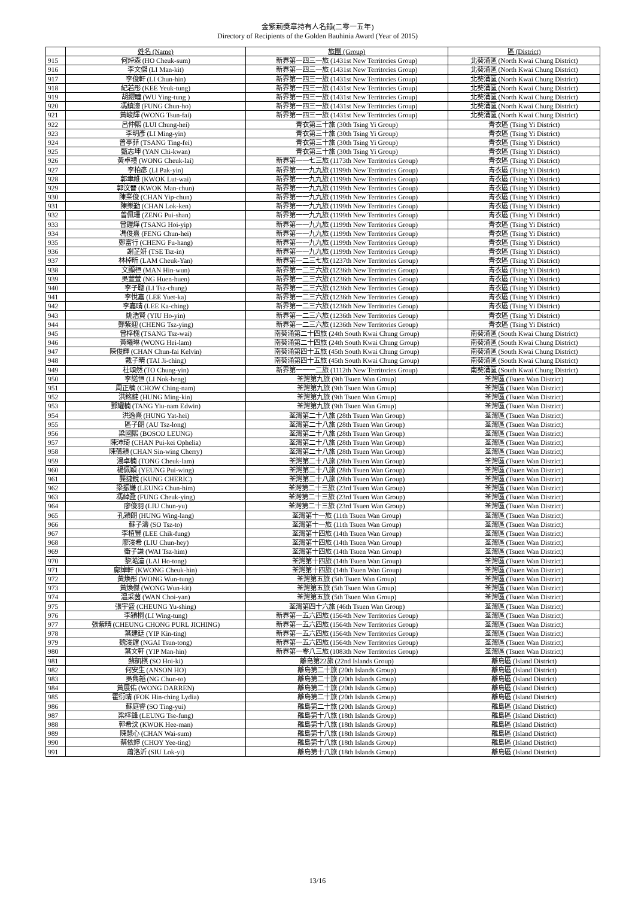金紫荊獎章持有人名錄(二零一五年)
Directory of Recipients of the Golden Bauhinia Award (Year of 2015)
| | 姓名 (Name) | 旅團 (Group) | 區 (District) |
| --- | --- | --- | --- |
| 915 | 何焯森 (HO Cheuk-sum) | 新界第一四三一旅 (1431st New Territories Group) | 北葵涌區 (North Kwai Chung District) |
| 916 | 李文傑 (LI Man-kit) | 新界第一四三一旅 (1431st New Territories Group) | 北葵涌區 (North Kwai Chung District) |
| 917 | 李俊軒 (LI Chun-hin) | 新界第一四三一旅 (1431st New Territories Group) | 北葵涌區 (North Kwai Chung District) |
| 918 | 紀若彤 (KEE Yeuk-tung) | 新界第一四三一旅 (1431st New Territories Group) | 北葵涌區 (North Kwai Chung District) |
| 919 | 胡纓瞳 (WU Ying-tung ) | 新界第一四三一旅 (1431st New Territories Group) | 北葵涌區 (North Kwai Chung District) |
| 920 | 馮鎮濠 (FUNG Chun-ho) | 新界第一四三一旅 (1431st New Territories Group) | 北葵涌區 (North Kwai Chung District) |
| 921 | 黃峻輝 (WONG Tsun-fai) | 新界第一四三一旅 (1431st New Territories Group) | 北葵涌區 (North Kwai Chung District) |
| 922 | 呂仲熙 (LUI Chung-hei) | 青衣第三十旅 (30th Tsing Yi Group) | 青衣區 (Tsing Yi District) |
| 923 | 李明彥 (LI Ming-yin) | 青衣第三十旅 (30th Tsing Yi Group) | 青衣區 (Tsing Yi District) |
| 924 | 曾亭菲 (TSANG Ting-fei) | 青衣第三十旅 (30th Tsing Yi Group) | 青衣區 (Tsing Yi District) |
| 925 | 甄志坤 (YAN Chi-kwan) | 青衣第三十旅 (30th Tsing Yi Group) | 青衣區 (Tsing Yi District) |
| 926 | 黃卓禮 (WONG Cheuk-lai) | 新界第一一七三旅 (1173th New Territories Group) | 青衣區 (Tsing Yi District) |
| 927 | 李柏彥 (LI Pak-yin) | 新界第一一九九旅 (1199th New Territories Group) | 青衣區 (Tsing Yi District) |
| 928 | 郭聿維 (KWOK Lut-wai) | 新界第一一九九旅 (1199th New Territories Group) | 青衣區 (Tsing Yi District) |
| 929 | 郭汶晉 (KWOK Man-chun) | 新界第一一九九旅 (1199th New Territories Group) | 青衣區 (Tsing Yi District) |
| 930 | 陳業俊 (CHAN Yip-chun) | 新界第一一九九旅 (1199th New Territories Group) | 青衣區 (Tsing Yi District) |
| 931 | 陳樂勤 (CHAN Lok-ken) | 新界第一一九九旅 (1199th New Territories Group) | 青衣區 (Tsing Yi District) |
| 932 | 曾佩珊 (ZENG Pui-shan) | 新界第一一九九旅 (1199th New Territories Group) | 青衣區 (Tsing Yi District) |
| 933 | 曾鎧燁 (TSANG Hoi-yip) | 新界第一一九九旅 (1199th New Territories Group) | 青衣區 (Tsing Yi District) |
| 934 | 馮俊熹 (FENG Chun-hei) | 新界第一一九九旅 (1199th New Territories Group) | 青衣區 (Tsing Yi District) |
| 935 | 鄭富行 (CHENG Fu-hang) | 新界第一一九九旅 (1199th New Territories Group) | 青衣區 (Tsing Yi District) |
| 936 | 謝芷妍 (TSE Tsz-in) | 新界第一一九九旅 (1199th New Territories Group) | 青衣區 (Tsing Yi District) |
| 937 | 林棹昕 (LAM Cheuk-Yan) | 新界第一二三七旅 (1237th New Territories Group) | 青衣區 (Tsing Yi District) |
| 938 | 文顯桓 (MAN Hin-wun) | 新界第一二三六旅 (1236th New Territories Group) | 青衣區 (Tsing Yi District) |
| 939 | 吳萱萱 (NG Huen-huen) | 新界第一二三六旅 (1236th New Territories Group) | 青衣區 (Tsing Yi District) |
| 940 | 李子聰 (LI Tsz-chung) | 新界第一二三六旅 (1236th New Territories Group) | 青衣區 (Tsing Yi District) |
| 941 | 李悅嘉 (LEE Yuet-ka) | 新界第一二三六旅 (1236th New Territories Group) | 青衣區 (Tsing Yi District) |
| 942 | 李嘉晴 (LEE Ka-ching) | 新界第一二三六旅 (1236th New Territories Group) | 青衣區 (Tsing Yi District) |
| 943 | 姚浩賢 (YIU Ho-yin) | 新界第一二三六旅 (1236th New Territories Group) | 青衣區 (Tsing Yi District) |
| 944 | 鄭紫迎 (CHENG Tsz-ying) | 新界第一二三六旅 (1236th New Territories Group) | 青衣區 (Tsing Yi District) |
| 945 | 曾梓槐 (TSANG Tsz-wai) | 南葵涌第二十四旅 (24th South Kwai Chung Group) | 南葵涌區 (South Kwai Chung District) |
| 946 | 黃曦琳 (WONG Hei-lam) | 南葵涌第二十四旅 (24th South Kwai Chung Group) | 南葵涌區 (South Kwai Chung District) |
| 947 | 陳俊輝 (CHAN Chun-fai Kelvin) | 南葵涌第四十五旅 (45th South Kwai Chung Group) | 南葵涌區 (South Kwai Chung District) |
| 948 | 戴子晴 (TAI Ji-ching) | 南葵涌第四十五旅 (45th South Kwai Chung Group) | 南葵涌區 (South Kwai Chung District) |
| 949 | 杜頌然 (TO Chung-yin) | 新界第一一一二旅 (1112th New Territories Group) | 南葵涌區 (South Kwai Chung District) |
| 950 | 李諾恒 (LI Nok-heng) | 荃灣第九旅 (9th Tsuen Wan Group) | 荃灣區 (Tsuen Wan District) |
| 951 | 周正楠 (CHOW Ching-nam) | 荃灣第九旅 (9th Tsuen Wan Group) | 荃灣區 (Tsuen Wan District) |
| 952 | 洪銘鍵 (HUNG Ming-kin) | 荃灣第九旅 (9th Tsuen Wan Group) | 荃灣區 (Tsuen Wan District) |
| 953 | 鄧耀楠 (TANG Yiu-nam Edwin) | 荃灣第九旅 (9th Tsuen Wan Group) | 荃灣區 (Tsuen Wan District) |
| 954 | 洪逸熹 (HUNG Yat-hei) | 荃灣第二十八旅 (28th Tsuen Wan Group) | 荃灣區 (Tsuen Wan District) |
| 955 | 區子朗 (AU Tsz-long) | 荃灣第二十八旅 (28th Tsuen Wan Group) | 荃灣區 (Tsuen Wan District) |
| 956 | 梁國熙 (BOSCO LEUNG) | 荃灣第二十八旅 (28th Tsuen Wan Group) | 荃灣區 (Tsuen Wan District) |
| 957 | 陳沛琦 (CHAN Pui-kei Ophelia) | 荃灣第二十八旅 (28th Tsuen Wan Group) | 荃灣區 (Tsuen Wan District) |
| 958 | 陳蒨穎 (CHAN Sin-wing Cherry) | 荃灣第二十八旅 (28th Tsuen Wan Group) | 荃灣區 (Tsuen Wan District) |
| 959 | 湯卓楠 (TONG Cheuk-lam) | 荃灣第二十八旅 (28th Tsuen Wan Group) | 荃灣區 (Tsuen Wan District) |
| 960 | 楊佩穎 (YEUNG Pui-wing) | 荃灣第二十八旅 (28th Tsuen Wan Group) | 荃灣區 (Tsuen Wan District) |
| 961 | 龔捷銳 (KUNG CHERIC) | 荃灣第二十八旅 (28th Tsuen Wan Group) | 荃灣區 (Tsuen Wan District) |
| 962 | 梁振謙 (LEUNG Chun-him) | 荃灣第二十三旅 (23rd Tsuen Wan Group) | 荃灣區 (Tsuen Wan District) |
| 963 | 馮綽盈 (FUNG Cheuk-ying) | 荃灣第二十三旅 (23rd Tsuen Wan Group) | 荃灣區 (Tsuen Wan District) |
| 964 | 廖俊羽 (LIU Chun-yu) | 荃灣第二十三旅 (23rd Tsuen Wan Group) | 荃灣區 (Tsuen Wan District) |
| 965 | 孔穎朗 (HUNG Wing-lang) | 荃灣第十一旅 (11th Tsuen Wan Group) | 荃灣區 (Tsuen Wan District) |
| 966 | 蘇子濤 (SO Tsz-to) | 荃灣第十一旅 (11th Tsuen Wan Group) | 荃灣區 (Tsuen Wan District) |
| 967 | 李植豐 (LEE Chik-fung) | 荃灣第十四旅 (14th Tsuen Wan Group) | 荃灣區 (Tsuen Wan District) |
| 968 | 廖浚希 (LIU Chun-hey) | 荃灣第十四旅 (14th Tsuen Wan Group) | 荃灣區 (Tsuen Wan District) |
| 969 | 衛子謙 (WAI Tsz-him) | 荃灣第十四旅 (14th Tsuen Wan Group) | 荃灣區 (Tsuen Wan District) |
| 970 | 黎澔潼 (LAI Ho-tong) | 荃灣第十四旅 (14th Tsuen Wan Group) | 荃灣區 (Tsuen Wan District) |
| 971 | 鄺焯軒 (KWONG Cheuk-hin) | 荃灣第十四旅 (14th Tsuen Wan Group) | 荃灣區 (Tsuen Wan District) |
| 972 | 黃煥彤 (WONG Wun-tung) | 荃灣第五旅 (5th Tsuen Wan Group) | 荃灣區 (Tsuen Wan District) |
| 973 | 黃煥傑 (WONG Wun-kit) | 荃灣第五旅 (5th Tsuen Wan Group) | 荃灣區 (Tsuen Wan District) |
| 974 | 溫采茵 (WAN Choi-yan) | 荃灣第五旅 (5th Tsuen Wan Group) | 荃灣區 (Tsuen Wan District) |
| 975 | 張宇盛 (CHEUNG Yu-shing) | 荃灣第四十六旅 (46th Tsuen Wan Group) | 荃灣區 (Tsuen Wan District) |
| 976 | 李穎桐 (LI Wing-tung) | 新界第一五六四旅 (1564th New Territories Group) | 荃灣區 (Tsuen Wan District) |
| 977 | 張紫晴 (CHEUNG CHONG PURL JICHING) | 新界第一五六四旅 (1564th New Territories Group) | 荃灣區 (Tsuen Wan District) |
| 978 | 葉建廷 (YIP Kin-ting) | 新界第一五六四旅 (1564th New Territories Group) | 荃灣區 (Tsuen Wan District) |
| 979 | 魏浚鏜 (NGAI Tsun-tong) | 新界第一五六四旅 (1564th New Territories Group) | 荃灣區 (Tsuen Wan District) |
| 980 | 葉文軒 (YIP Man-hin) | 新界第一零八三旅 (1083th New Territories Group) | 荃灣區 (Tsuen Wan District) |
| 981 | 蘇凱棋 (SO Hoi-ki) | 離島第22旅 (22nd Islands Group) | 離島區 (Island District) |
| 982 | 何安生 (ANSON HO) | 離島第二十旅 (20th Islands Group) | 離島區 (Island District) |
| 983 | 吳雋韜 (NG Chun-to) | 離島第二十旅 (20th Islands Group) | 離島區 (Island District) |
| 984 | 黃展佑 (WONG DARREN) | 離島第二十旅 (20th Islands Group) | 離島區 (Island District) |
| 985 | 霍衍晴 (FOK Hin-ching Lydia) | 離島第二十旅 (20th Islands Group) | 離島區 (Island District) |
| 986 | 蘇庭睿 (SO Ting-yui) | 離島第二十旅 (20th Islands Group) | 離島區 (Island District) |
| 987 | 梁梓鋒 (LEUNG Tse-fung) | 離島第十八旅 (18th Islands Group) | 離島區 (Island District) |
| 988 | 郭希汶 (KWOK Hee-man) | 離島第十八旅 (18th Islands Group) | 離島區 (Island District) |
| 989 | 陳慧心 (CHAN Wai-sum) | 離島第十八旅 (18th Islands Group) | 離島區 (Island District) |
| 990 | 蔡依婷 (CHOY Yee-ting) | 離島第十八旅 (18th Islands Group) | 離島區 (Island District) |
| 991 | 蕭洛沂 (SIU Lok-yi) | 離島第十八旅 (18th Islands Group) | 離島區 (Island District) |
13/16